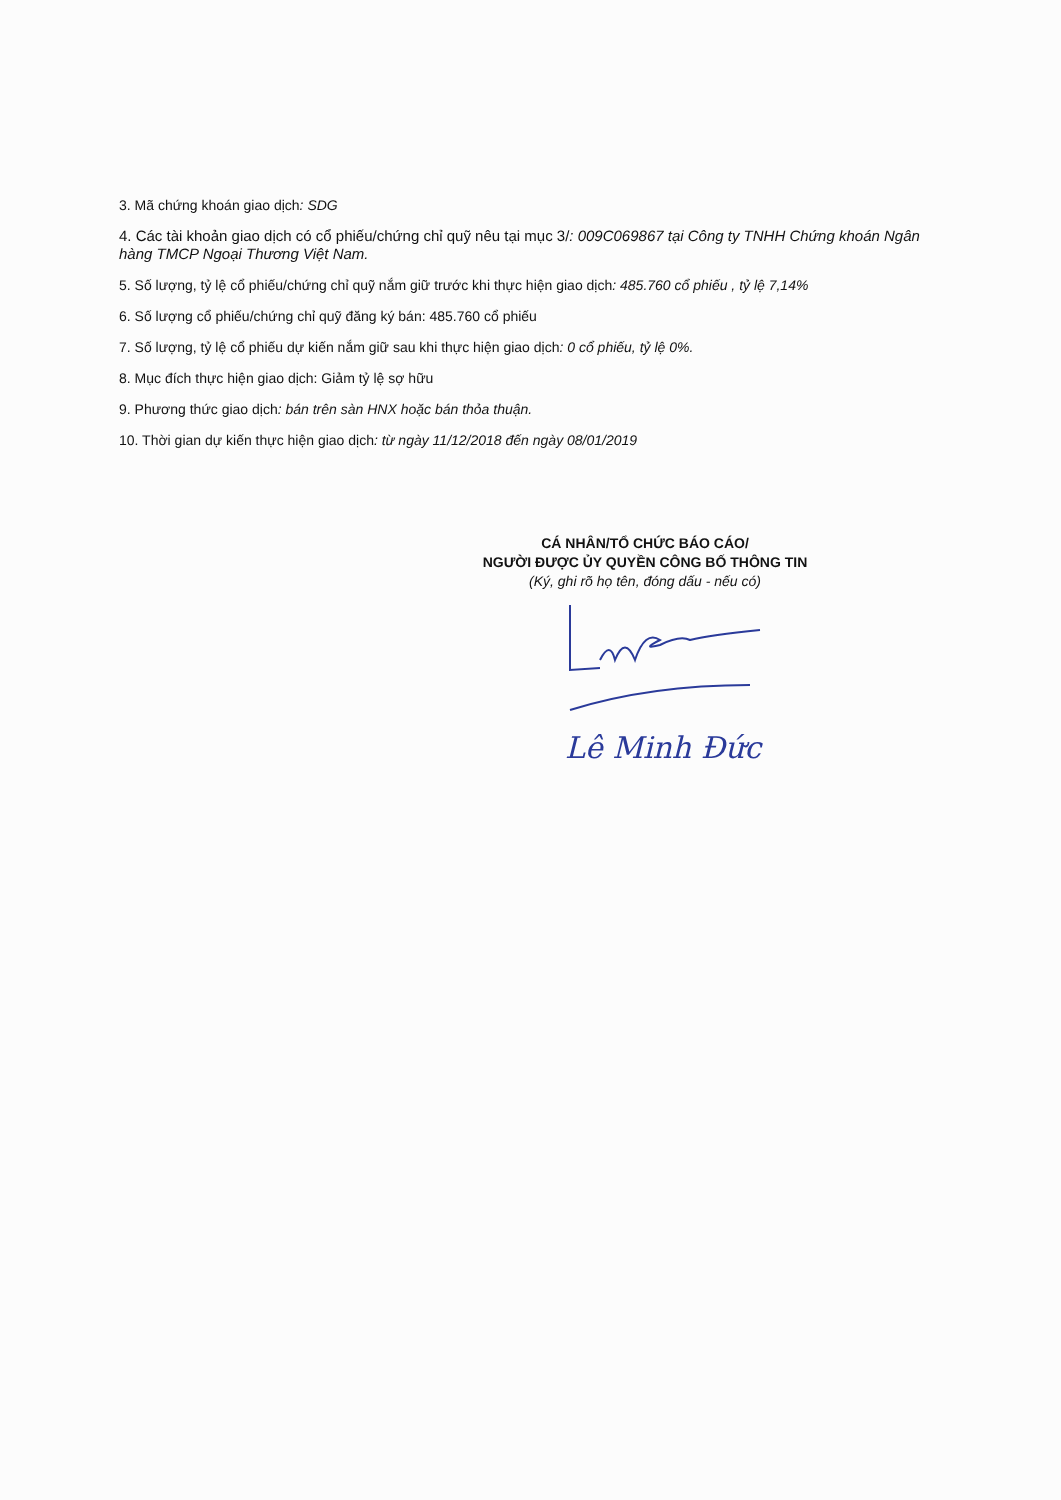3. Mã chứng khoán giao dịch: SDG
4. Các tài khoản giao dịch có cổ phiếu/chứng chỉ quỹ nêu tại mục 3/: 009C069867 tại Công ty TNHH Chứng khoán Ngân hàng TMCP Ngoại Thương Việt Nam.
5. Số lượng, tỷ lệ cổ phiếu/chứng chỉ quỹ nắm giữ trước khi thực hiện giao dịch: 485.760 cổ phiếu , tỷ lệ 7,14%
6. Số lượng cổ phiếu/chứng chỉ quỹ đăng ký bán: 485.760 cổ phiếu
7. Số lượng, tỷ lệ cổ phiếu dự kiến nắm giữ sau khi thực hiện giao dịch: 0 cổ phiếu, tỷ lệ 0%.
8. Mục đích thực hiện giao dịch: Giảm tỷ lệ sợ hữu
9. Phương thức giao dịch: bán trên sàn HNX hoặc bán thỏa thuận.
10. Thời gian dự kiến thực hiện giao dịch: từ ngày 11/12/2018 đến ngày 08/01/2019
CÁ NHÂN/TỔ CHỨC BÁO CÁO/
NGƯỜI ĐƯỢC ỦY QUYỀN CÔNG BỐ THÔNG TIN
(Ký, ghi rõ họ tên, đóng dấu - nếu có)
Lê Minh Đức